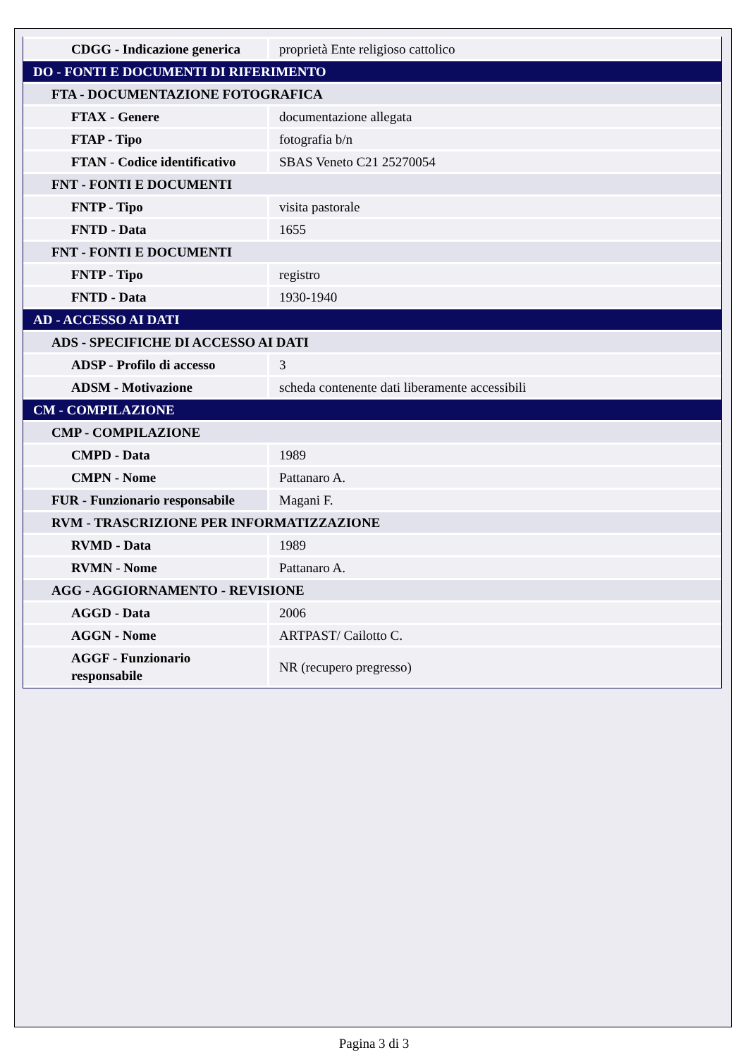| CDGG - Indicazione generica | proprietà Ente religioso cattolico |
| DO - FONTI E DOCUMENTI DI RIFERIMENTO | |
| FTA - DOCUMENTAZIONE FOTOGRAFICA | |
| FTAX - Genere | documentazione allegata |
| FTAP - Tipo | fotografia b/n |
| FTAN - Codice identificativo | SBAS Veneto C21 25270054 |
| FNT - FONTI E DOCUMENTI | |
| FNTP - Tipo | visita pastorale |
| FNTD - Data | 1655 |
| FNT - FONTI E DOCUMENTI | |
| FNTP - Tipo | registro |
| FNTD - Data | 1930-1940 |
| AD - ACCESSO AI DATI | |
| ADS - SPECIFICHE DI ACCESSO AI DATI | |
| ADSP - Profilo di accesso | 3 |
| ADSM - Motivazione | scheda contenente dati liberamente accessibili |
| CM - COMPILAZIONE | |
| CMP - COMPILAZIONE | |
| CMPD - Data | 1989 |
| CMPN - Nome | Pattanaro A. |
| FUR - Funzionario responsabile | Magani F. |
| RVM - TRASCRIZIONE PER INFORMATIZZAZIONE | |
| RVMD - Data | 1989 |
| RVMN - Nome | Pattanaro A. |
| AGG - AGGIORNAMENTO - REVISIONE | |
| AGGD - Data | 2006 |
| AGGN - Nome | ARTPAST/ Cailotto C. |
| AGGF - Funzionario responsabile | NR (recupero pregresso) |
Pagina 3 di 3